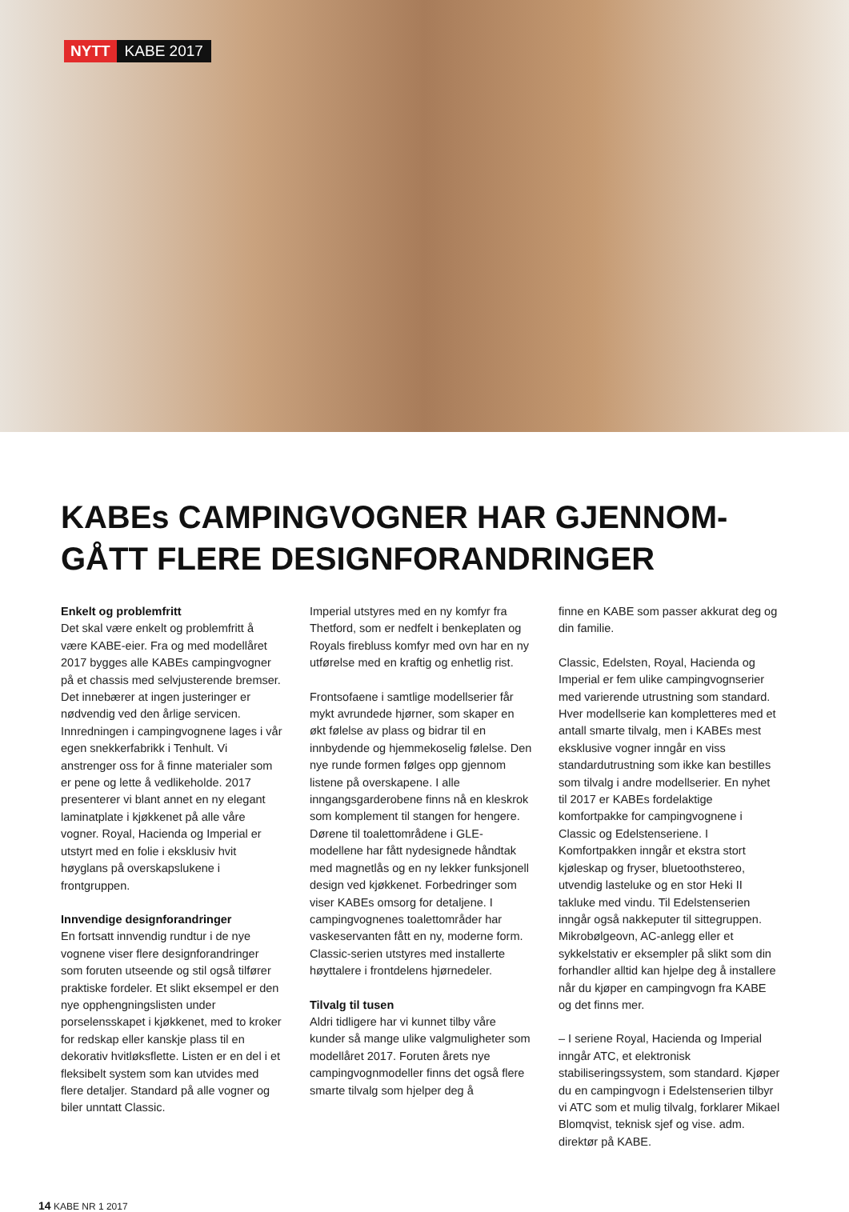NYTT KABE 2017
KABEs CAMPINGVOGNER HAR GJENNOM-
GÅTT FLERE DESIGNFORANDRINGER
Enkelt og problemfritt
Det skal være enkelt og problemfritt å være KABE-eier. Fra og med modellåret 2017 bygges alle KABEs campingvogner på et chassis med selvjusterende bremser. Det innebærer at ingen justeringer er nødvendig ved den årlige servicen. Innredningen i campingvognene lages i vår egen snekkerfabrikk i Tenhult. Vi anstrenger oss for å finne materialer som er pene og lette å vedlikeholde. 2017 presenterer vi blant annet en ny elegant laminatplate i kjøkkenet på alle våre vogner. Royal, Hacienda og Imperial er utstyrt med en folie i eksklusiv hvit høyglans på overskapslukene i frontgruppen.
Innvendige designforandringer
En fortsatt innvendig rundtur i de nye vognene viser flere designforandringer som foruten utseende og stil også tilfører praktiske fordeler. Et slikt eksempel er den nye opphengningslisten under porselensskapet i kjøkkenet, med to kroker for redskap eller kanskje plass til en dekorativ hvitløksflette. Listen er en del i et fleksibelt system som kan utvides med flere detaljer. Standard på alle vogner og biler unntatt Classic.
Imperial utstyres med en ny komfyr fra Thetford, som er nedfelt i benkeplaten og Royals firebluss komfyr med ovn har en ny utførelse med en kraftig og enhetlig rist.
Frontsofaene i samtlige modellserier får mykt avrundede hjørner, som skaper en økt følelse av plass og bidrar til en innbydende og hjemmekoselig følelse. Den nye runde formen følges opp gjennom listene på overskapene. I alle inngangsgarderobene finns nå en kleskrok som komplement til stangen for hengere. Dørene til toalettområdene i GLE-modellene har fått nydesignede håndtak med magnetlås og en ny lekker funksjonell design ved kjøkkenet. Forbedringer som viser KABEs omsorg for detaljene. I campingvognenes toalettområder har vaskeservanten fått en ny, moderne form. Classic-serien utstyres med installerte høyttalere i frontdelens hjørnedeler.
Tilvalg til tusen
Aldri tidligere har vi kunnet tilby våre kunder så mange ulike valgmuligheter som modellåret 2017. Foruten årets nye campingvognmodeller finns det også flere smarte tilvalg som hjelper deg å
finne en KABE som passer akkurat deg og din familie.
Classic, Edelsten, Royal, Hacienda og Imperial er fem ulike campingvognserier med varierende utrustning som standard. Hver modellserie kan kompletteres med et antall smarte tilvalg, men i KABEs mest eksklusive vogner inngår en viss standardutrustning som ikke kan bestilles som tilvalg i andre modellserier. En nyhet til 2017 er KABEs fordelaktige komfortpakke for campingvognene i Classic og Edelstenseriene. I Komfortpakken inngår et ekstra stort kjøleskap og fryser, bluetoothstereo, utvendig lasteluke og en stor Heki II takluke med vindu. Til Edelstenserien inngår også nakkeputer til sittegruppen. Mikrobølgeovn, AC-anlegg eller et sykkelstativ er eksempler på slikt som din forhandler alltid kan hjelpe deg å installere når du kjøper en campingvogn fra KABE og det finns mer.
– I seriene Royal, Hacienda og Imperial inngår ATC, et elektronisk stabiliseringssystem, som standard. Kjøper du en campingvogn i Edelstenserien tilbyr vi ATC som et mulig tilvalg, forklarer Mikael Blomqvist, teknisk sjef og vise. adm. direktør på KABE.
14 KABE NR 1 2017